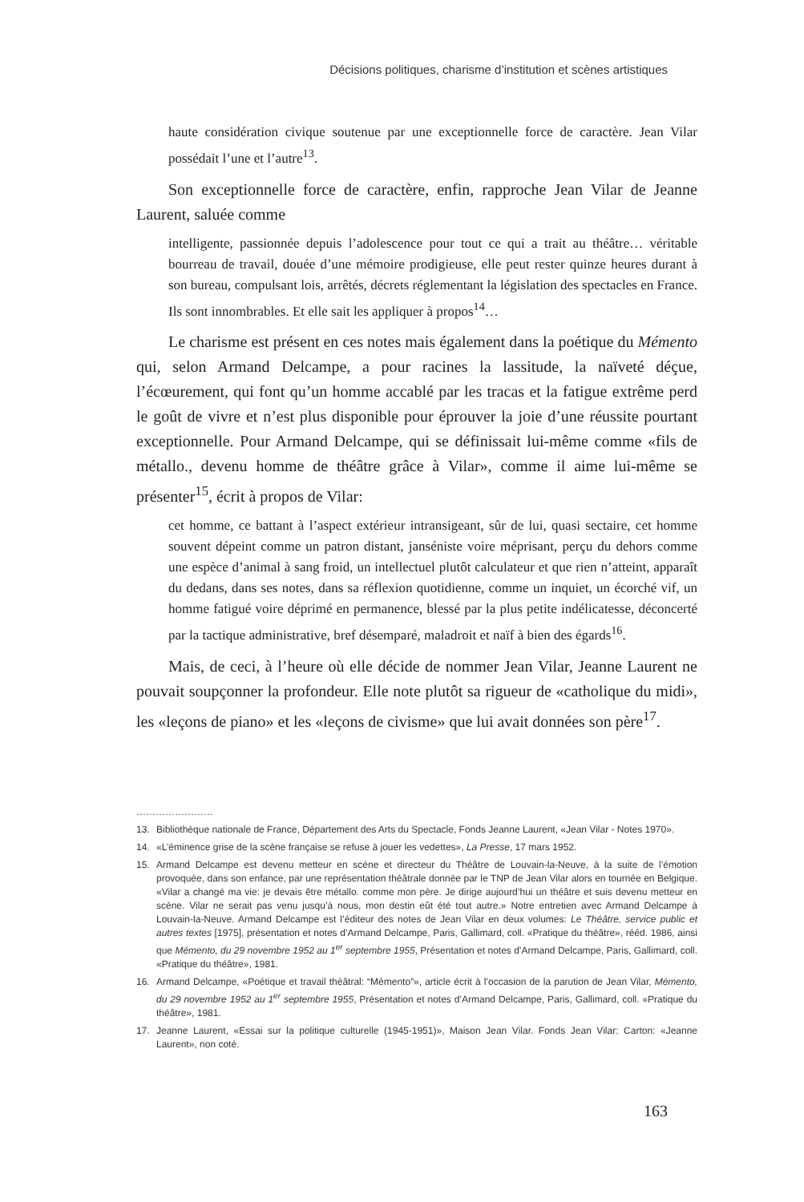Décisions politiques, charisme d’institution et scènes artistiques
haute considération civique soutenue par une exceptionnelle force de caractère. Jean Vilar possédait l’une et l’autre<sup>13</sup>.
Son exceptionnelle force de caractère, enfin, rapproche Jean Vilar de Jeanne Laurent, saluée comme
intelligente, passionnée depuis l’adolescence pour tout ce qui a trait au théâtre… véritable bourreau de travail, douée d’une mémoire prodigieuse, elle peut rester quinze heures durant à son bureau, compulsant lois, arrêtés, décrets réglementant la législation des spectacles en France. Ils sont innombrables. Et elle sait les appliquer à propos<sup>14</sup>…
Le charisme est présent en ces notes mais également dans la poétique du Mémento qui, selon Armand Delcampe, a pour racines la lassitude, la naïveté déçue, l’écœurement, qui font qu’un homme accablé par les tracas et la fatigue extrême perd le goût de vivre et n’est plus disponible pour éprouver la joie d’une réussite pourtant exceptionnelle. Pour Armand Delcampe, qui se définissait lui-même comme «fils de métallo., devenu homme de théâtre grâce à Vilar», comme il aime lui-même se présenter<sup>15</sup>, écrit à propos de Vilar:
cet homme, ce battant à l’aspect extérieur intransigeant, sûr de lui, quasi sectaire, cet homme souvent dépeint comme un patron distant, janséniste voire méprisant, perçu du dehors comme une espèce d’animal à sang froid, un intellectuel plutôt calculateur et que rien n’atteint, apparaît du dedans, dans ses notes, dans sa réflexion quotidienne, comme un inquiet, un écorché vif, un homme fatigué voire déprimé en permanence, blessé par la plus petite indélicatesse, déconcerté par la tactique administrative, bref désemparé, maladroit et naïf à bien des égards<sup>16</sup>.
Mais, de ceci, à l’heure où elle décide de nommer Jean Vilar, Jeanne Laurent ne pouvait soupçonner la profondeur. Elle note plutôt sa rigueur de «catholique du midi», les «leçons de piano» et les «leçons de civisme» que lui avait données son père<sup>17</sup>.
……………………
13. Bibliothèque nationale de France, Département des Arts du Spectacle, Fonds Jeanne Laurent, «Jean Vilar - Notes 1970».
14. «L’éminence grise de la scène française se refuse à jouer les vedettes», La Presse, 17 mars 1952.
15. Armand Delcampe est devenu metteur en scène et directeur du Théâtre de Louvain-la-Neuve, à la suite de l’émotion provoquée, dans son enfance, par une représentation théâtrale donnée par le TNP de Jean Vilar alors en tournée en Belgique. «Vilar a changé ma vie: je devais être métallo. comme mon père. Je dirige aujourd’hui un théâtre et suis devenu metteur en scène. Vilar ne serait pas venu jusqu’à nous, mon destin eût été tout autre.» Notre entretien avec Armand Delcampe à Louvain-la-Neuve. Armand Delcampe est l’éditeur des notes de Jean Vilar en deux volumes: Le Théâtre, service public et autres textes [1975], présentation et notes d’Armand Delcampe, Paris, Gallimard, coll. «Pratique du théâtre», rééd. 1986, ainsi que Mémento, du 29 novembre 1952 au 1<sup>er</sup> septembre 1955, Présentation et notes d’Armand Delcampe, Paris, Gallimard, coll. «Pratique du théâtre», 1981.
16. Armand Delcampe, «Poétique et travail théâtral: “Mémento”», article écrit à l’occasion de la parution de Jean Vilar, Mémento, du 29 novembre 1952 au 1<sup>er</sup> septembre 1955, Présentation et notes d’Armand Delcampe, Paris, Gallimard, coll. «Pratique du théâtre», 1981.
17. Jeanne Laurent, «Essai sur la politique culturelle (1945-1951)», Maison Jean Vilar. Fonds Jean Vilar: Carton: «Jeanne Laurent», non coté.
163